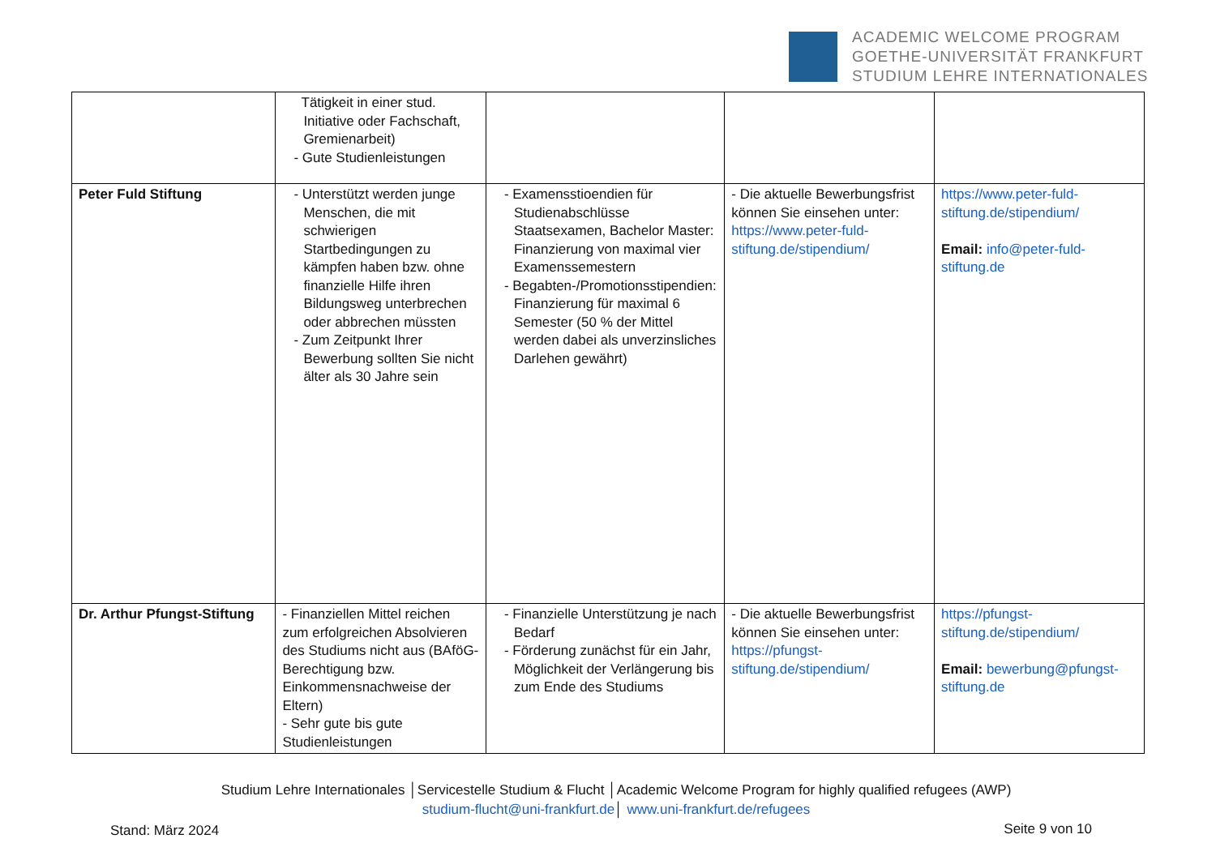ACADEMIC WELCOME PROGRAM
GOETHE-UNIVERSITÄT FRANKFURT
STUDIUM LEHRE INTERNATIONALES
| | Tätigkeit in einer stud. Initiative oder Fachschaft, Gremienarbeit) - Gute Studienleistungen | | | |
| Peter Fuld Stiftung | - Unterstützt werden junge Menschen, die mit schwierigen Startbedingungen zu kämpfen haben bzw. ohne finanzielle Hilfe ihren Bildungsweg unterbrechen oder abbrechen müssten - Zum Zeitpunkt Ihrer Bewerbung sollten Sie nicht älter als 30 Jahre sein | - Examensstioendien für Studienabschlüsse Staatsexamen, Bachelor Master: Finanzierung von maximal vier Examenssemestern - Begabten-/Promotionsstipendien: Finanzierung für maximal 6 Semester (50 % der Mittel werden dabei als unverzinsliches Darlehen gewährt) | - Die aktuelle Bewerbungsfrist können Sie einsehen unter: https://www.peter-fuld-stiftung.de/stipendium/ | https://www.peter-fuld-stiftung.de/stipendium/ Email: info@peter-fuld-stiftung.de |
| Dr. Arthur Pfungst-Stiftung | - Finanziellen Mittel reichen zum erfolgreichen Absolvieren des Studiums nicht aus (BAföG-Berechtigung bzw. Einkommensnachweise der Eltern) - Sehr gute bis gute Studienleistungen | - Finanzielle Unterstützung je nach Bedarf - Förderung zunächst für ein Jahr, Möglichkeit der Verlängerung bis zum Ende des Studiums | - Die aktuelle Bewerbungsfrist können Sie einsehen unter: https://pfungst-stiftung.de/stipendium/ | https://pfungst-stiftung.de/stipendium/ Email: bewerbung@pfungst-stiftung.de |
Studium Lehre Internationales │Servicestelle Studium & Flucht │Academic Welcome Program for highly qualified refugees (AWP)
studium-flucht@uni-frankfurt.de│ www.uni-frankfurt.de/refugees
Stand: März 2024 Seite 9 von 10